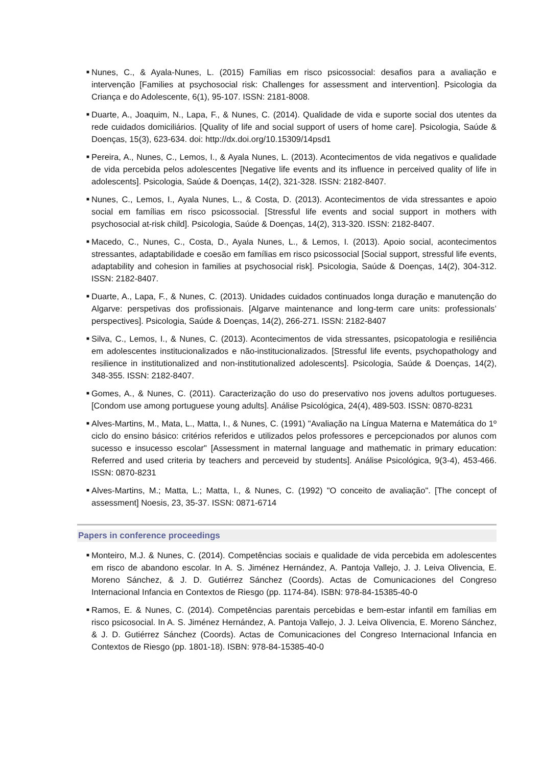■ Nunes, C., & Ayala-Nunes, L. (2015) Famílias em risco psicossocial: desafios para a avaliação e intervenção [Families at psychosocial risk: Challenges for assessment and intervention]. Psicologia da Criança e do Adolescente, 6(1), 95-107. ISSN: 2181-8008.
■ Duarte, A., Joaquim, N., Lapa, F., & Nunes, C. (2014). Qualidade de vida e suporte social dos utentes da rede cuidados domiciliários. [Quality of life and social support of users of home care]. Psicologia, Saúde & Doenças, 15(3), 623-634. doi: http://dx.doi.org/10.15309/14psd1
■ Pereira, A., Nunes, C., Lemos, I., & Ayala Nunes, L. (2013). Acontecimentos de vida negativos e qualidade de vida percebida pelos adolescentes [Negative life events and its influence in perceived quality of life in adolescents]. Psicologia, Saúde & Doenças, 14(2), 321-328. ISSN: 2182-8407.
■ Nunes, C., Lemos, I., Ayala Nunes, L., & Costa, D. (2013). Acontecimentos de vida stressantes e apoio social em famílias em risco psicossocial. [Stressful life events and social support in mothers with psychosocial at-risk child]. Psicologia, Saúde & Doenças, 14(2), 313-320. ISSN: 2182-8407.
■ Macedo, C., Nunes, C., Costa, D., Ayala Nunes, L., & Lemos, I. (2013). Apoio social, acontecimentos stressantes, adaptabilidade e coesão em famílias em risco psicossocial [Social support, stressful life events, adaptability and cohesion in families at psychosocial risk]. Psicologia, Saúde & Doenças, 14(2), 304-312. ISSN: 2182-8407.
■ Duarte, A., Lapa, F., & Nunes, C. (2013). Unidades cuidados continuados longa duração e manutenção do Algarve: perspetivas dos profissionais. [Algarve maintenance and long-term care units: professionals’ perspectives]. Psicologia, Saúde & Doenças, 14(2), 266-271. ISSN: 2182-8407
■ Silva, C., Lemos, I., & Nunes, C. (2013). Acontecimentos de vida stressantes, psicopatologia e resiliência em adolescentes institucionalizados e não-institucionalizados. [Stressful life events, psychopathology and resilience in institutionalized and non-institutionalized adolescents]. Psicologia, Saúde & Doenças, 14(2), 348-355. ISSN: 2182-8407.
■ Gomes, A., & Nunes, C. (2011). Caracterização do uso do preservativo nos jovens adultos portugueses. [Condom use among portuguese young adults]. Análise Psicológica, 24(4), 489-503. ISSN: 0870-8231
■ Alves-Martins, M., Mata, L., Matta, I., & Nunes, C. (1991) "Avaliação na Língua Materna e Matemática do 1º ciclo do ensino básico: critérios referidos e utilizados pelos professores e percepcionados por alunos com sucesso e insucesso escolar" [Assessment in maternal language and mathematic in primary education: Referred and used criteria by teachers and perceveid by students]. Análise Psicológica, 9(3-4), 453-466. ISSN: 0870-8231
■ Alves-Martins, M.; Matta, L.; Matta, I., & Nunes, C. (1992) "O conceito de avaliação". [The concept of assessment] Noesis, 23, 35-37. ISSN: 0871-6714
Papers in conference proceedings
■ Monteiro, M.J. & Nunes, C. (2014). Competências sociais e qualidade de vida percebida em adolescentes em risco de abandono escolar. In A. S. Jiménez Hernández, A. Pantoja Vallejo, J. J. Leiva Olivencia, E. Moreno Sánchez, & J. D. Gutiérrez Sánchez (Coords). Actas de Comunicaciones del Congreso Internacional Infancia en Contextos de Riesgo (pp. 1174-84). ISBN: 978-84-15385-40-0
■ Ramos, E. & Nunes, C. (2014). Competências parentais percebidas e bem-estar infantil em famílias em risco psicosocial. In A. S. Jiménez Hernández, A. Pantoja Vallejo, J. J. Leiva Olivencia, E. Moreno Sánchez, & J. D. Gutiérrez Sánchez (Coords). Actas de Comunicaciones del Congreso Internacional Infancia en Contextos de Riesgo (pp. 1801-18). ISBN: 978-84-15385-40-0